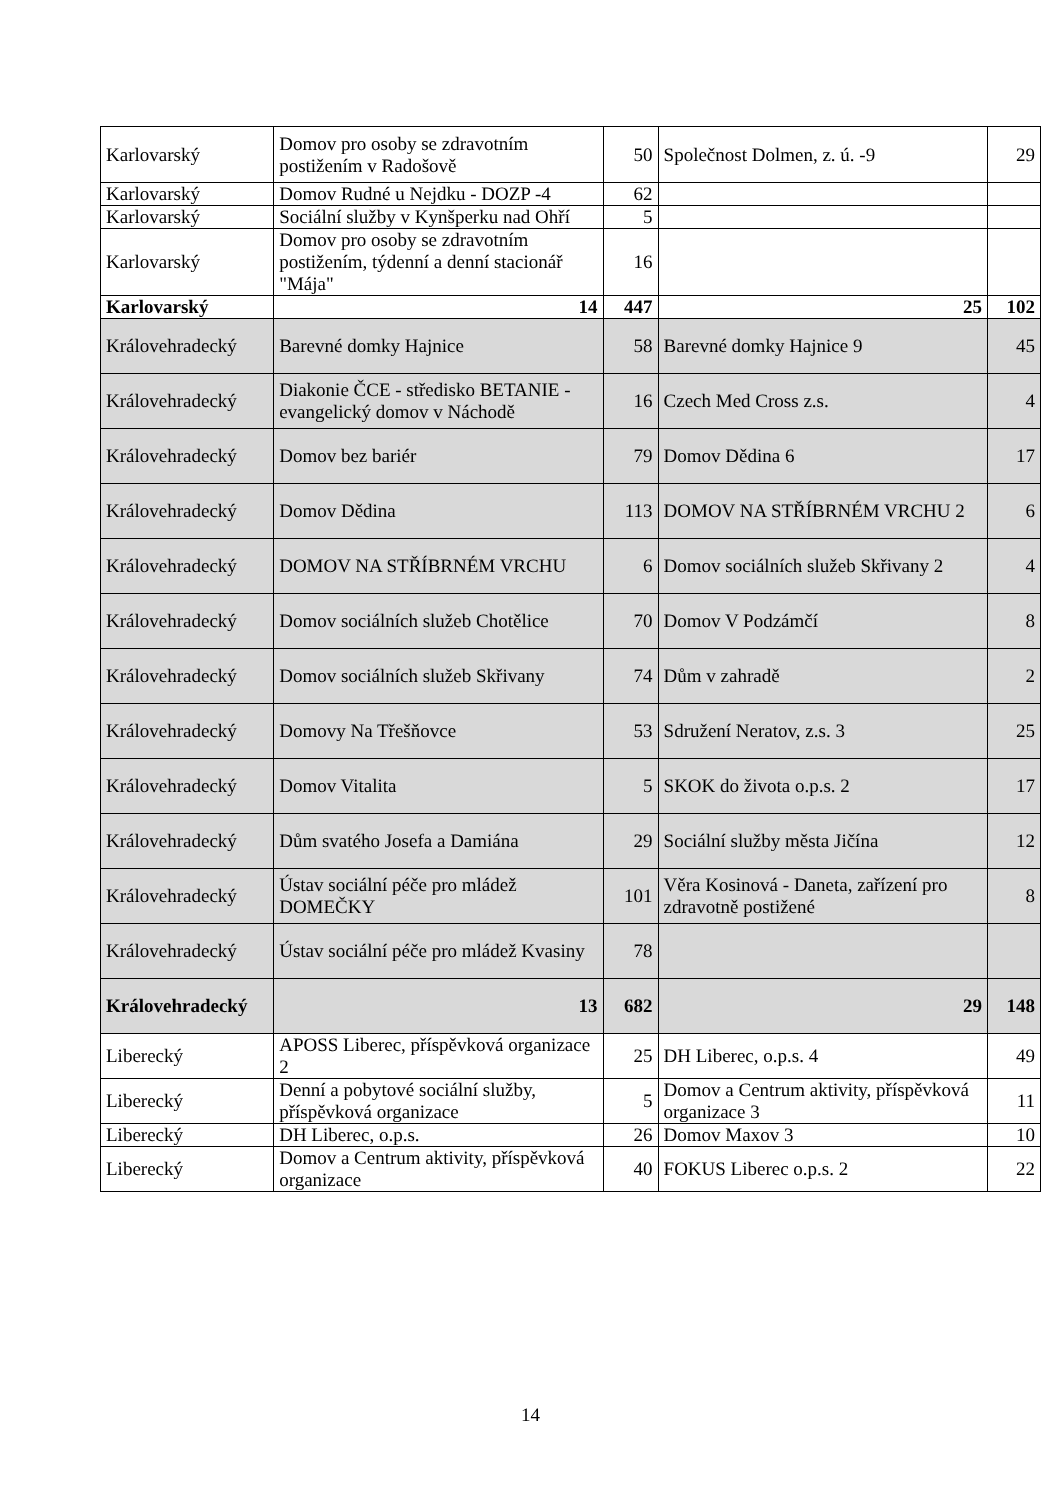| Karlovarský | Domov pro osoby se zdravotním postižením v Radošově | 50 | Společnost Dolmen, z. ú. -9 | 29 |
| Karlovarský | Domov Rudné u Nejdku - DOZP -4 | 62 | | |
| Karlovarský | Sociální služby v Kynšperku nad Ohří | 5 | | |
| Karlovarský | Domov pro osoby se zdravotním postižením, týdenní a denní stacionář "Mája" | 16 | | |
| Karlovarský | 14 | 447 | 25 | 102 |
| Královehradecký | Barevné domky Hajnice | 58 | Barevné domky Hajnice 9 | 45 |
| Královehradecký | Diakonie ČCE - středisko BETANIE - evangelický domov v Náchodě | 16 | Czech Med Cross z.s. | 4 |
| Královehradecký | Domov bez bariér | 79 | Domov Dědina 6 | 17 |
| Královehradecký | Domov Dědina | 113 | DOMOV NA STŘÍBRNÉM VRCHU 2 | 6 |
| Královehradecký | DOMOV NA STŘÍBRNÉM VRCHU | 6 | Domov sociálních služeb Skřivany 2 | 4 |
| Královehradecký | Domov sociálních služeb Chotělice | 70 | Domov V Podzámčí | 8 |
| Královehradecký | Domov sociálních služeb Skřivany | 74 | Dům v zahradě | 2 |
| Královehradecký | Domovy Na Třešňovce | 53 | Sdružení Neratov, z.s. 3 | 25 |
| Královehradecký | Domov Vitalita | 5 | SKOK do života o.p.s. 2 | 17 |
| Královehradecký | Dům svatého Josefa a Damiána | 29 | Sociální služby města Jičína | 12 |
| Královehradecký | Ústav sociální péče pro mládež DOMEČKY | 101 | Věra Kosinová - Daneta, zařízení pro zdravotně postižené | 8 |
| Královehradecký | Ústav sociální péče pro mládež Kvasiny | 78 | | |
| Královehradecký | 13 | 682 | 29 | 148 |
| Liberecký | APOSS Liberec, příspěvková organizace 2 | 25 | DH Liberec, o.p.s. 4 | 49 |
| Liberecký | Denní a pobytové sociální služby, příspěvková organizace | 5 | Domov a Centrum aktivity, příspěvková organizace 3 | 11 |
| Liberecký | DH Liberec, o.p.s. | 26 | Domov Maxov 3 | 10 |
| Liberecký | Domov a Centrum aktivity, příspěvková organizace | 40 | FOKUS Liberec o.p.s. 2 | 22 |
14